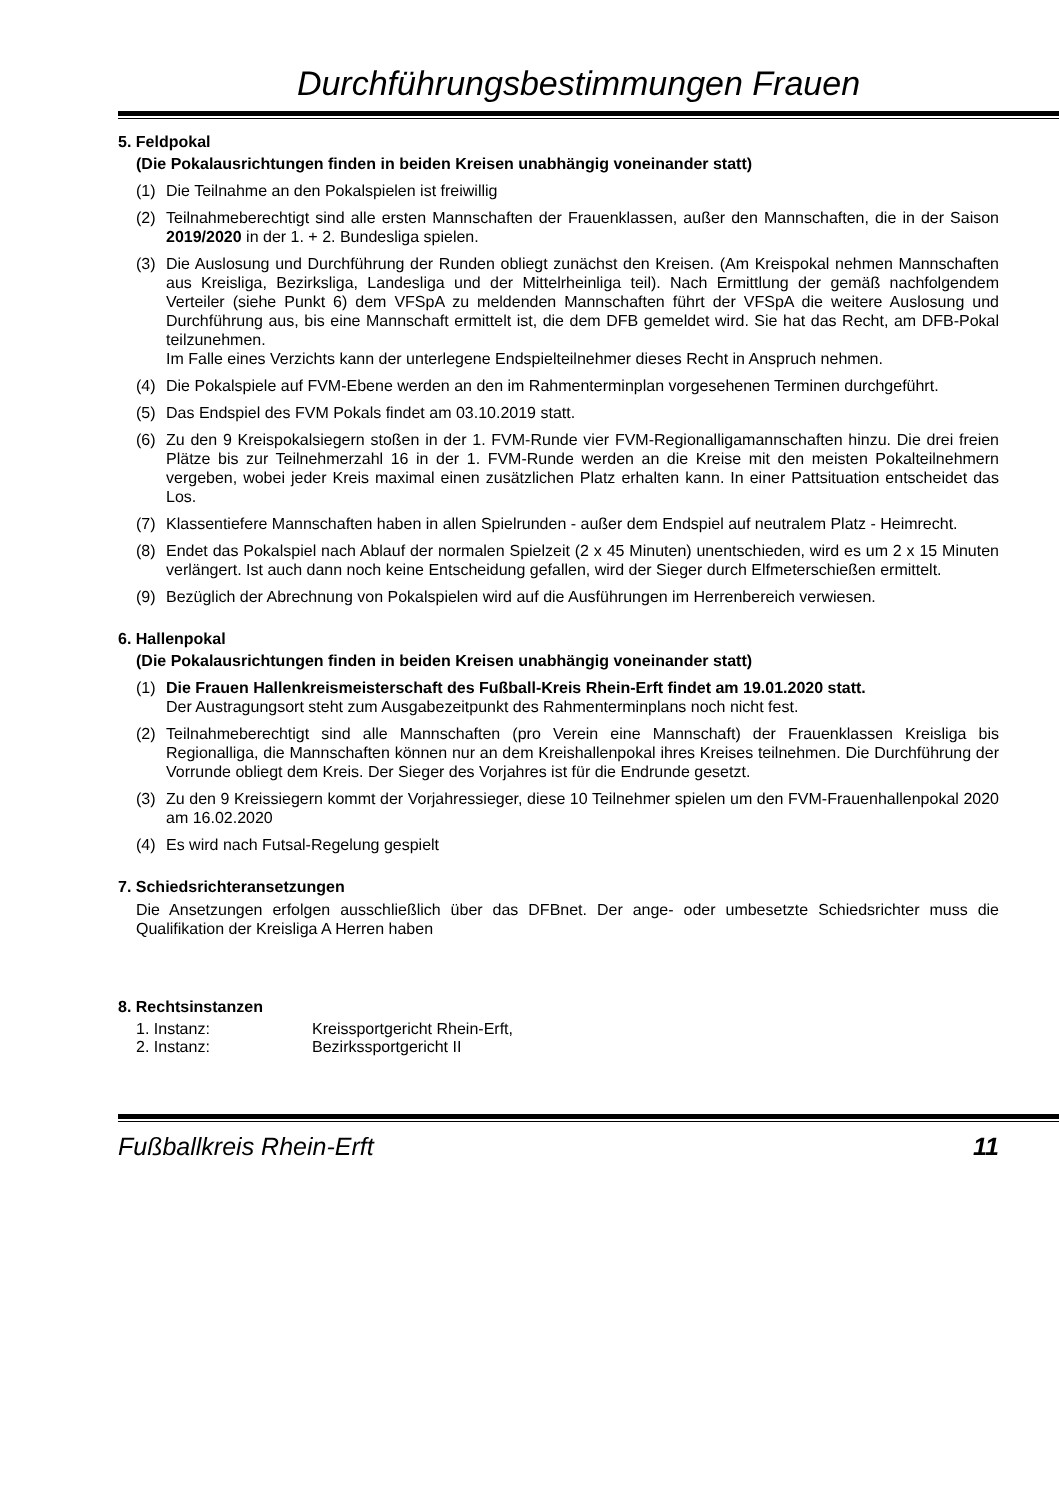Durchführungsbestimmungen Frauen
5. Feldpokal
(Die Pokalausrichtungen finden in beiden Kreisen unabhängig voneinander statt)
(1) Die Teilnahme an den Pokalspielen ist freiwillig
(2) Teilnahmeberechtigt sind alle ersten Mannschaften der Frauenklassen, außer den Mannschaften, die in der Saison 2019/2020 in der 1. + 2. Bundesliga spielen.
(3) Die Auslosung und Durchführung der Runden obliegt zunächst den Kreisen. (Am Kreispokal nehmen Mannschaften aus Kreisliga, Bezirksliga, Landesliga und der Mittelrheinliga teil). Nach Ermittlung der gemäß nachfolgendem Verteiler (siehe Punkt 6) dem VFSpA zu meldenden Mannschaften führt der VFSpA die weitere Auslosung und Durchführung aus, bis eine Mannschaft ermittelt ist, die dem DFB gemeldet wird. Sie hat das Recht, am DFB-Pokal teilzunehmen.
Im Falle eines Verzichts kann der unterlegene Endspielteilnehmer dieses Recht in Anspruch nehmen.
(4) Die Pokalspiele auf FVM-Ebene werden an den im Rahmenterminplan vorgesehenen Terminen durchgeführt.
(5) Das Endspiel des FVM Pokals findet am 03.10.2019 statt.
(6) Zu den 9 Kreispokalsiegern stoßen in der 1. FVM-Runde vier FVM-Regionalligamannschaften hinzu. Die drei freien Plätze bis zur Teilnehmerzahl 16 in der 1. FVM-Runde werden an die Kreise mit den meisten Pokalteilnehmern vergeben, wobei jeder Kreis maximal einen zusätzlichen Platz erhalten kann. In einer Pattsituation entscheidet das Los.
(7) Klassentiefere Mannschaften haben in allen Spielrunden - außer dem Endspiel auf neutralem Platz - Heimrecht.
(8) Endet das Pokalspiel nach Ablauf der normalen Spielzeit (2 x 45 Minuten) unentschieden, wird es um 2 x 15 Minuten verlängert. Ist auch dann noch keine Entscheidung gefallen, wird der Sieger durch Elfmeterschießen ermittelt.
(9) Bezüglich der Abrechnung von Pokalspielen wird auf die Ausführungen im Herrenbereich verwiesen.
6. Hallenpokal
(Die Pokalausrichtungen finden in beiden Kreisen unabhängig voneinander statt)
(1) Die Frauen Hallenkreismeisterschaft des Fußball-Kreis Rhein-Erft findet am 19.01.2020 statt.
Der Austragungsort steht zum Ausgabezeitpunkt des Rahmenterminplans noch nicht fest.
(2) Teilnahmeberechtigt sind alle Mannschaften (pro Verein eine Mannschaft) der Frauenklassen Kreisliga bis Regionalliga, die Mannschaften können nur an dem Kreishallenpokal ihres Kreises teilnehmen. Die Durchführung der Vorrunde obliegt dem Kreis. Der Sieger des Vorjahres ist für die Endrunde gesetzt.
(3) Zu den 9 Kreissiegern kommt der Vorjahressieger, diese 10 Teilnehmer spielen um den FVM-Frauenhallenpokal 2020 am 16.02.2020
(4) Es wird nach Futsal-Regelung gespielt
7. Schiedsrichteransetzungen
Die Ansetzungen erfolgen ausschließlich über das DFBnet. Der ange- oder umbesetzte Schiedsrichter muss die Qualifikation der Kreisliga A Herren haben
8. Rechtsinstanzen
1. Instanz: Kreissportgericht Rhein-Erft,
2. Instanz: Bezirkssportgericht II
Fußballkreis Rhein-Erft 11